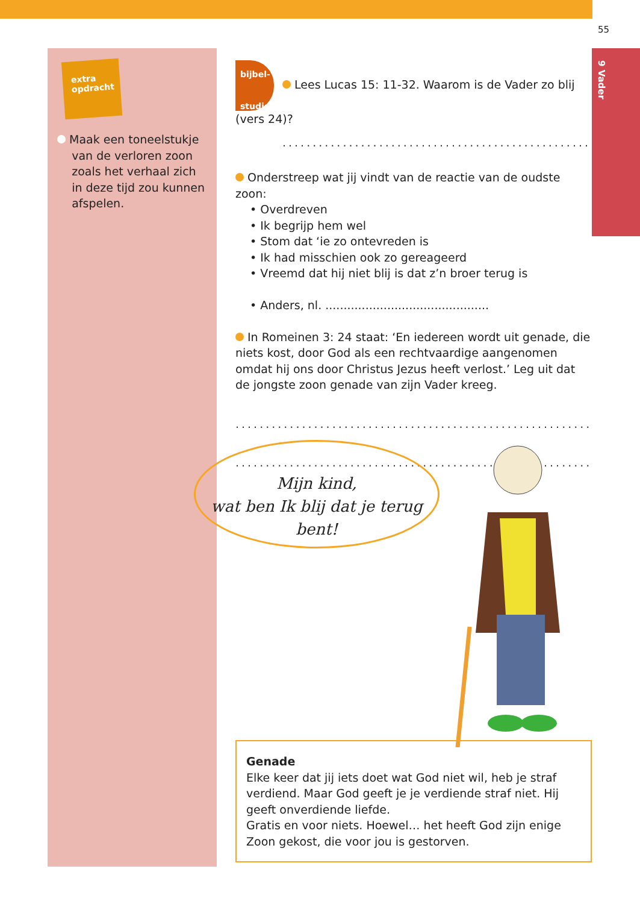55
9 Vader
extra
opdracht
Maak een toneelstukje
van de verloren zoon
zoals het verhaal zich
in deze tijd zou kunnen
afspelen.
bijbel-
studie Lees Lucas 15: 11-32. Waarom is de Vader zo blij (vers 24)?
........................................................
Onderstreep wat jij vindt van de reactie van de oudste zoon:
• Overdreven
• Ik begrijp hem wel
• Stom dat ‘ie zo ontevreden is
• Ik had misschien ook zo gereageerd
• Vreemd dat hij niet blij is dat z’n broer terug is
• Anders, nl. .............................................
In Romeinen 3: 24 staat: ‘En iedereen wordt uit genade, die niets kost, door God als een rechtvaardige aangenomen omdat hij ons door Christus Jezus heeft verlost.’ Leg uit dat de jongste zoon genade van zijn Vader kreeg.
..............................................................
..............................................................
Mijn kind,
wat ben Ik blij dat je terug bent!
Genade
Elke keer dat jij iets doet wat God niet wil, heb je straf verdiend. Maar God geeft je je verdiende straf niet. Hij geeft onverdiende liefde.
Gratis en voor niets. Hoewel… het heeft God zijn enige Zoon gekost, die voor jou is gestorven.